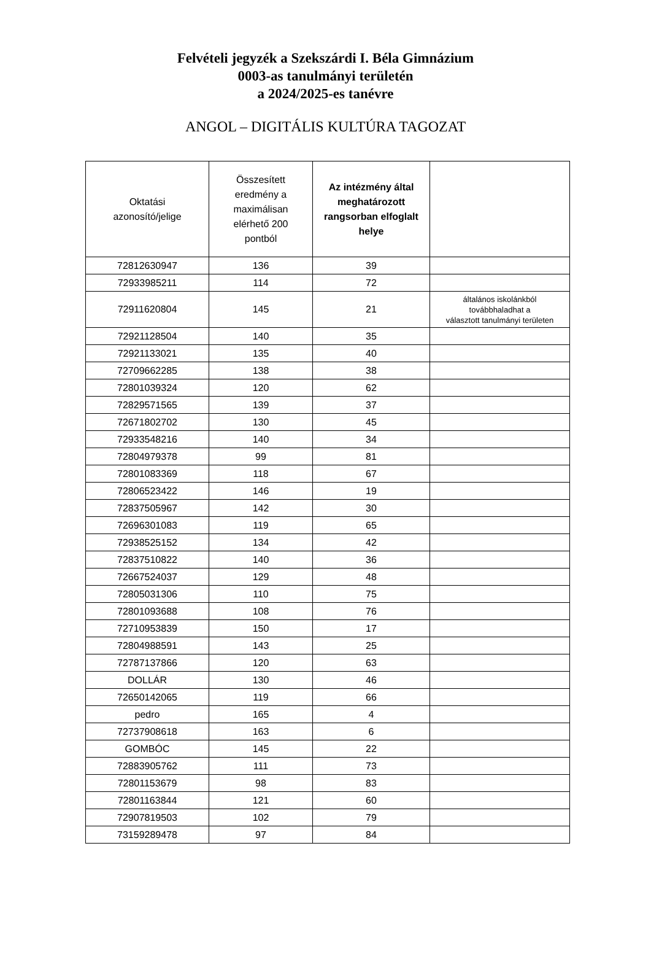Felvételi jegyzék a Szekszárdi I. Béla Gimnázium
0003-as tanulmányi területén
a 2024/2025-es tanévre
ANGOL – DIGITÁLIS KULTÚRA TAGOZAT
| Oktatási azonosító/jelige | Összesített eredmény a maximálisan elérhető 200 pontból | Az intézmény által meghatározott rangsorban elfoglalt helye | |
| --- | --- | --- | --- |
| 72812630947 | 136 | 39 | |
| 72933985211 | 114 | 72 | |
| 72911620804 | 145 | 21 | általános iskolánkból továbbhaladhat a választott tanulmányi területen |
| 72921128504 | 140 | 35 | |
| 72921133021 | 135 | 40 | |
| 72709662285 | 138 | 38 | |
| 72801039324 | 120 | 62 | |
| 72829571565 | 139 | 37 | |
| 72671802702 | 130 | 45 | |
| 72933548216 | 140 | 34 | |
| 72804979378 | 99 | 81 | |
| 72801083369 | 118 | 67 | |
| 72806523422 | 146 | 19 | |
| 72837505967 | 142 | 30 | |
| 72696301083 | 119 | 65 | |
| 72938525152 | 134 | 42 | |
| 72837510822 | 140 | 36 | |
| 72667524037 | 129 | 48 | |
| 72805031306 | 110 | 75 | |
| 72801093688 | 108 | 76 | |
| 72710953839 | 150 | 17 | |
| 72804988591 | 143 | 25 | |
| 72787137866 | 120 | 63 | |
| DOLLÁR | 130 | 46 | |
| 72650142065 | 119 | 66 | |
| pedro | 165 | 4 | |
| 72737908618 | 163 | 6 | |
| GOMBÓC | 145 | 22 | |
| 72883905762 | 111 | 73 | |
| 72801153679 | 98 | 83 | |
| 72801163844 | 121 | 60 | |
| 72907819503 | 102 | 79 | |
| 73159289478 | 97 | 84 | |